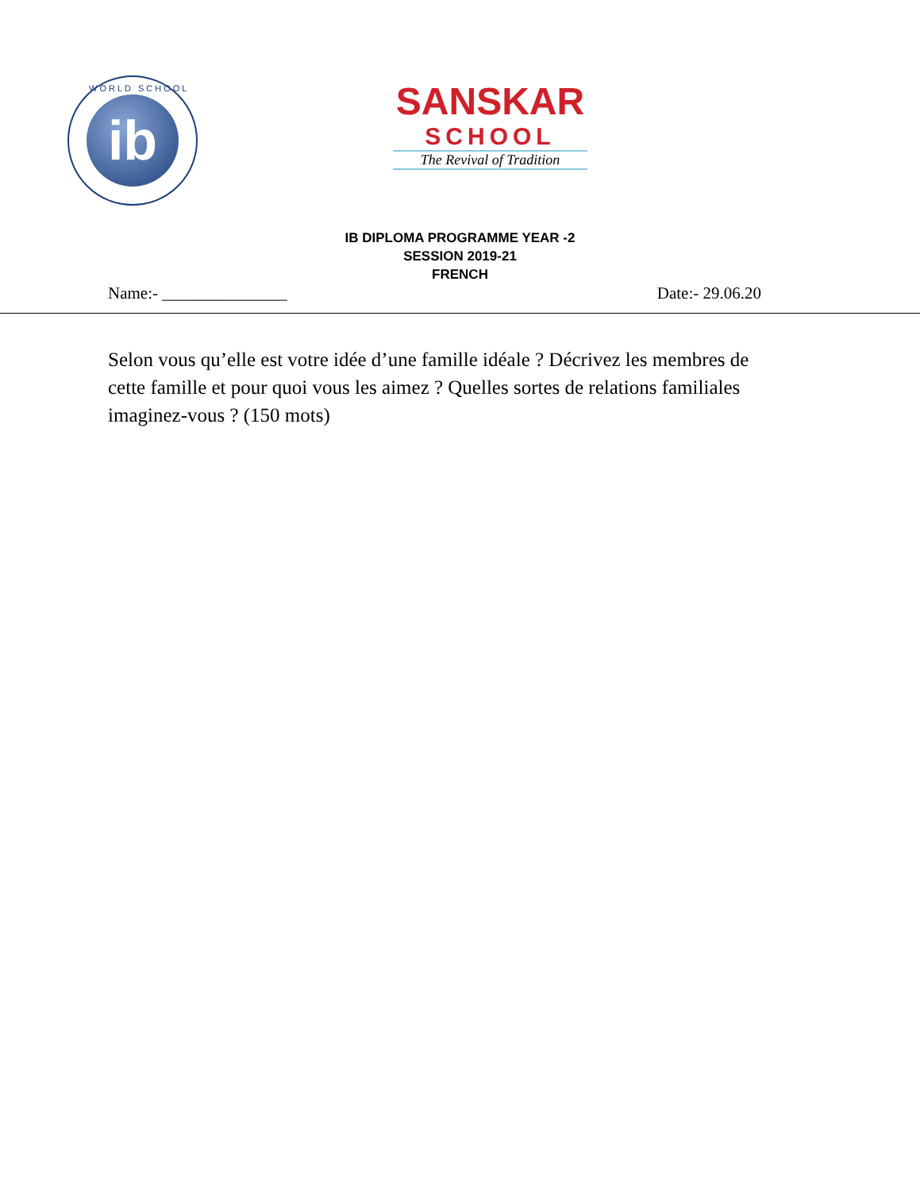WORLD SCHOOL
ib
SANSKAR
SCHOOL
The Revival of Tradition
IB DIPLOMA PROGRAMME YEAR -2
SESSION 2019-21
FRENCH
Name:- _______________ Date:- 29.06.20
Selon vous qu’elle est votre idée d’une famille idéale ? Décrivez les membres de cette famille et pour quoi vous les aimez ? Quelles sortes de relations familiales imaginez-vous ? (150 mots)